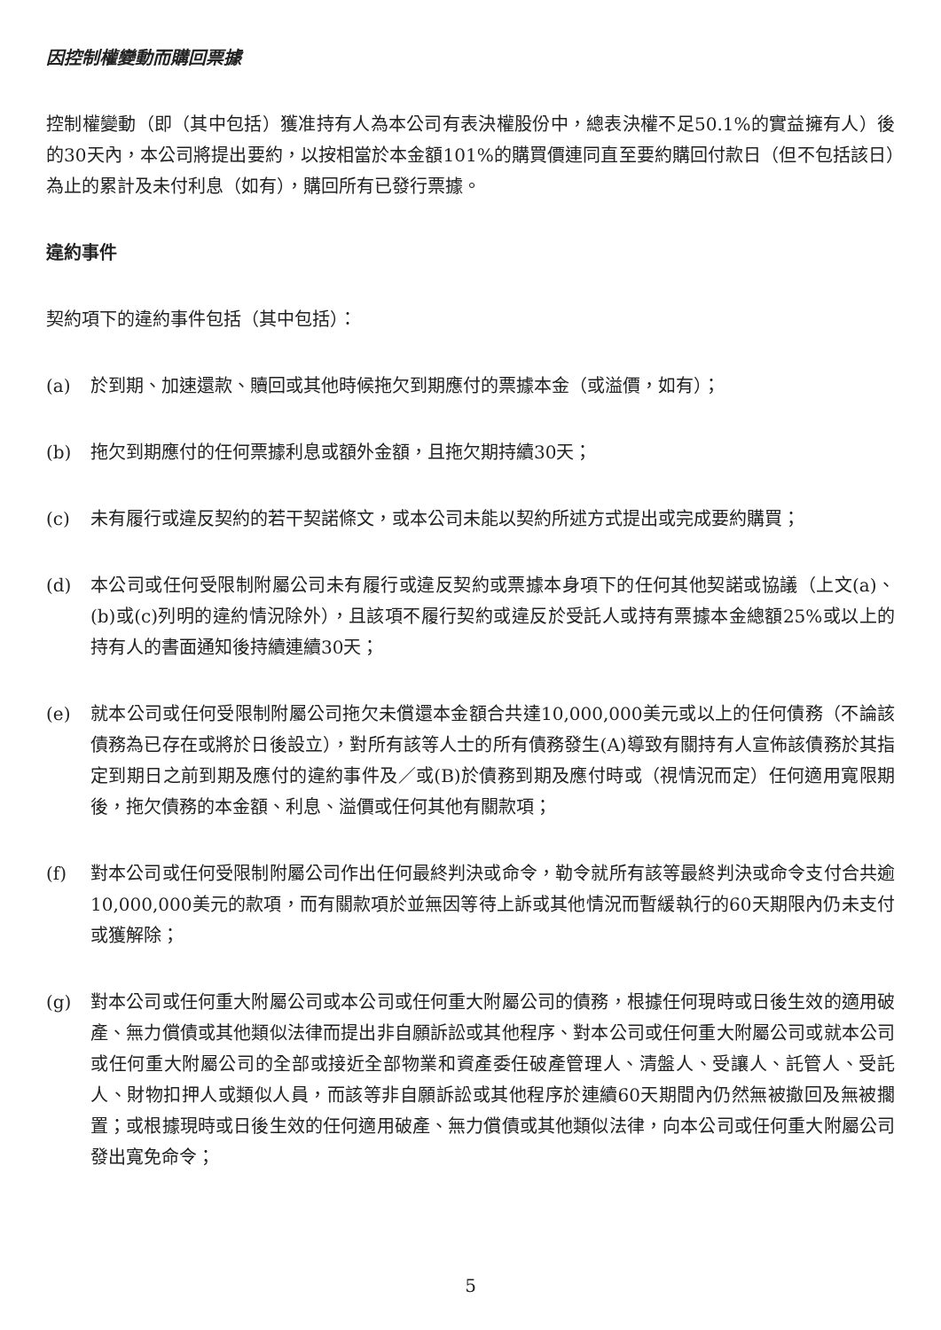因控制權變動而購回票據
控制權變動（即（其中包括）獲准持有人為本公司有表決權股份中，總表決權不足50.1%的實益擁有人）後的30天內，本公司將提出要約，以按相當於本金額101%的購買價連同直至要約購回付款日（但不包括該日）為止的累計及未付利息（如有），購回所有已發行票據。
違約事件
契約項下的違約事件包括（其中包括）：
(a) 於到期、加速還款、贖回或其他時候拖欠到期應付的票據本金（或溢價，如有）；
(b) 拖欠到期應付的任何票據利息或額外金額，且拖欠期持續30天；
(c) 未有履行或違反契約的若干契諾條文，或本公司未能以契約所述方式提出或完成要約購買；
(d) 本公司或任何受限制附屬公司未有履行或違反契約或票據本身項下的任何其他契諾或協議（上文(a)、(b)或(c)列明的違約情況除外），且該項不履行契約或違反於受託人或持有票據本金總額25%或以上的持有人的書面通知後持續連續30天；
(e) 就本公司或任何受限制附屬公司拖欠未償還本金額合共達10,000,000美元或以上的任何債務（不論該債務為已存在或將於日後設立），對所有該等人士的所有債務發生(A)導致有關持有人宣佈該債務於其指定到期日之前到期及應付的違約事件及／或(B)於債務到期及應付時或（視情況而定）任何適用寬限期後，拖欠債務的本金額、利息、溢價或任何其他有關款項；
(f) 對本公司或任何受限制附屬公司作出任何最終判決或命令，勒令就所有該等最終判決或命令支付合共逾10,000,000美元的款項，而有關款項於並無因等待上訴或其他情況而暫緩執行的60天期限內仍未支付或獲解除；
(g) 對本公司或任何重大附屬公司或本公司或任何重大附屬公司的債務，根據任何現時或日後生效的適用破產、無力償債或其他類似法律而提出非自願訴訟或其他程序、對本公司或任何重大附屬公司或就本公司或任何重大附屬公司的全部或接近全部物業和資產委任破產管理人、清盤人、受讓人、託管人、受託人、財物扣押人或類似人員，而該等非自願訴訟或其他程序於連續60天期間內仍然無被撤回及無被擱置；或根據現時或日後生效的任何適用破產、無力償債或其他類似法律，向本公司或任何重大附屬公司發出寬免命令；
5